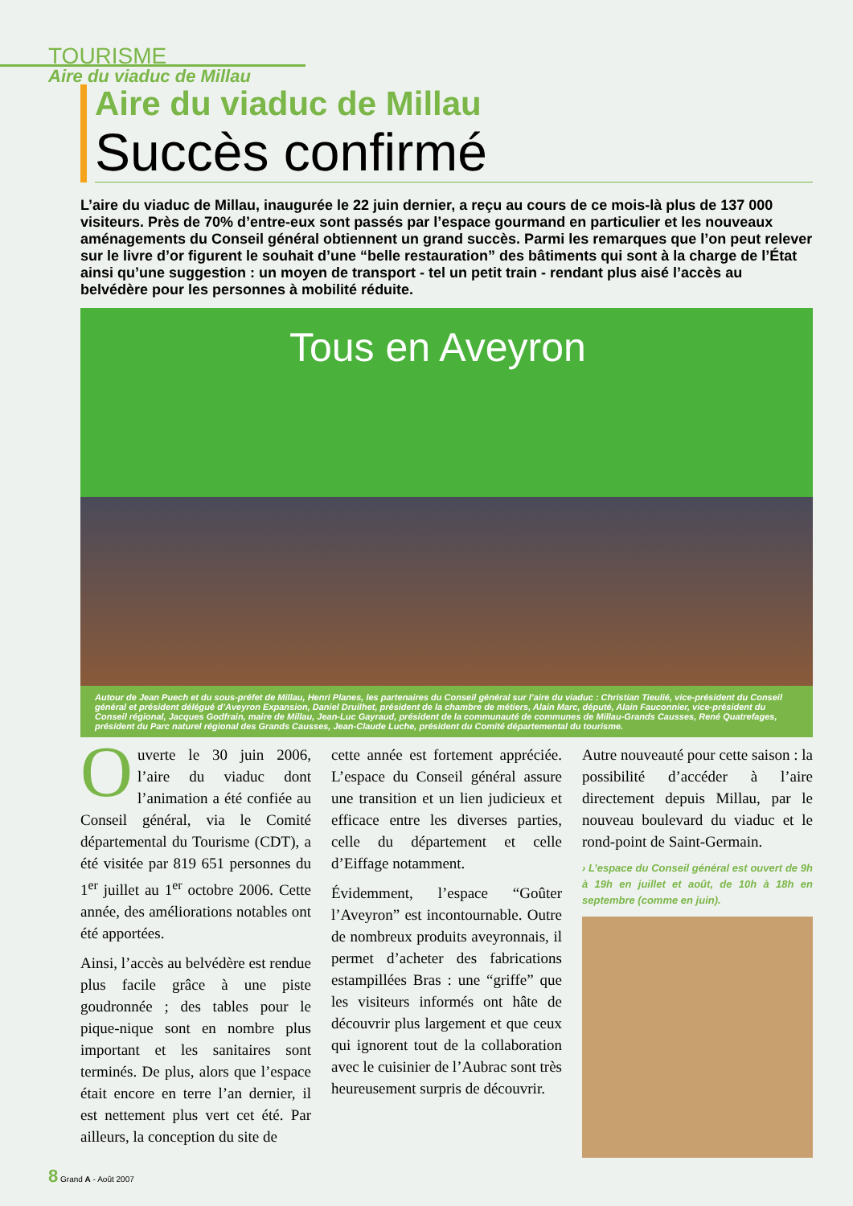TOURISME
Aire du viaduc de Millau
Aire du viaduc de Millau
Succès confirmé
L’aire du viaduc de Millau, inaugurée le 22 juin dernier, a reçu au cours de ce mois-là plus de 137 000 visiteurs. Près de 70% d’entre-eux sont passés par l’espace gourmand en particulier et les nouveaux aménagements du Conseil général obtiennent un grand succès. Parmi les remarques que l’on peut relever sur le livre d’or figurent le souhait d’une “belle restauration” des bâtiments qui sont à la charge de l’État ainsi qu’une suggestion : un moyen de transport - tel un petit train - rendant plus aisé l’accès au belvédère pour les personnes à mobilité réduite.
Tous en Aveyron
Autour de Jean Puech et du sous-préfet de Millau, Henri Planes, les partenaires du Conseil général sur l’aire du viaduc : Christian Tieulié, vice-président du Conseil général et président délégué d’Aveyron Expansion, Daniel Druilhet, président de la chambre de métiers, Alain Marc, député, Alain Fauconnier, vice-président du Conseil régional, Jacques Godfrain, maire de Millau, Jean-Luc Gayraud, président de la communauté de communes de Millau-Grands Causses, René Quatrefages, président du Parc naturel régional des Grands Causses, Jean-Claude Luche, président du Comité départemental du tourisme.
Ouverte le 30 juin 2006, l’aire du viaduc dont l’animation a été confiée au Conseil général, via le Comité départemental du Tourisme (CDT), a été visitée par 819 651 personnes du 1<sup>er</sup> juillet au 1<sup>er</sup> octobre 2006. Cette année, des améliorations notables ont été apportées.
Ainsi, l’accès au belvédère est rendue plus facile grâce à une piste goudronnée ; des tables pour le pique-nique sont en nombre plus important et les sanitaires sont terminés. De plus, alors que l’espace était encore en terre l’an dernier, il est nettement plus vert cet été. Par ailleurs, la conception du site de
cette année est fortement appréciée. L’espace du Conseil général assure une transition et un lien judicieux et efficace entre les diverses parties, celle du département et celle d’Eiffage notamment.
Évidemment, l’espace “Goûter l’Aveyron” est incontournable. Outre de nombreux produits aveyronnais, il permet d’acheter des fabrications estampillées Bras : une “griffe” que les visiteurs informés ont hâte de découvrir plus largement et que ceux qui ignorent tout de la collaboration avec le cuisinier de l’Aubrac sont très heureusement surpris de découvrir.
Autre nouveauté pour cette saison : la possibilité d’accéder à l’aire directement depuis Millau, par le nouveau boulevard du viaduc et le rond-point de Saint-Germain.
› L’espace du Conseil général est ouvert de 9h à 19h en juillet et août, de 10h à 18h en septembre (comme en juin).
8 Grand A - Août 2007